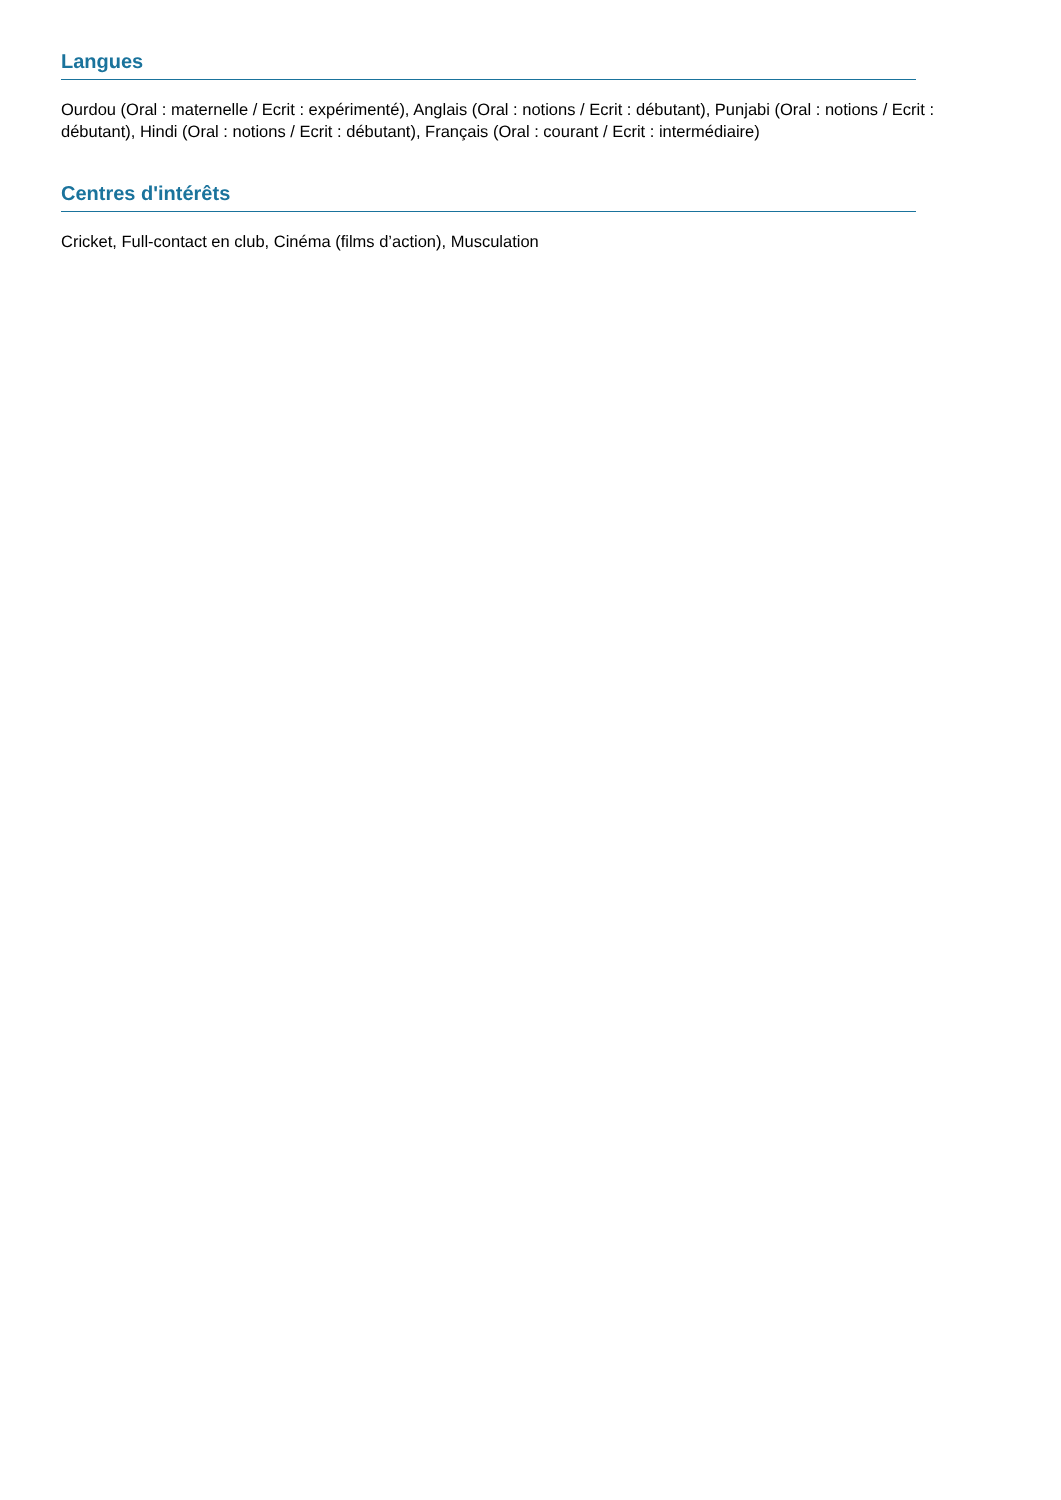Langues
Ourdou (Oral : maternelle / Ecrit : expérimenté), Anglais (Oral : notions / Ecrit : débutant), Punjabi (Oral : notions / Ecrit : débutant), Hindi (Oral : notions / Ecrit : débutant), Français (Oral : courant / Ecrit : intermédiaire)
Centres d'intérêts
Cricket, Full-contact en club, Cinéma (films d’action), Musculation